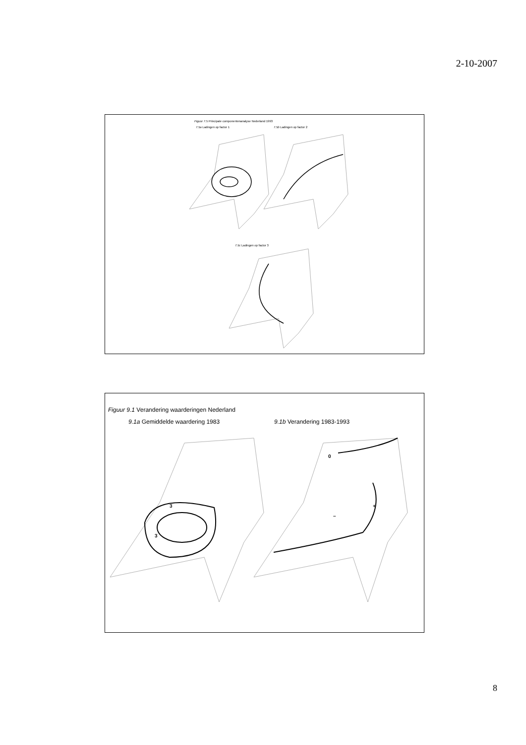2-10-2007
Figuur 7.5 Principale componentenanalyse Nederland 1993
7.5a Ladingen op factor 1 7.5b Ladingen op factor 2
7.5c Ladingen op factor 3
Figuur 9.1 Verandering waarderingen Nederland
9.1a Gemiddelde waardering 1983
9.1b Verandering 1983-1993
3
3
0
+
–
8